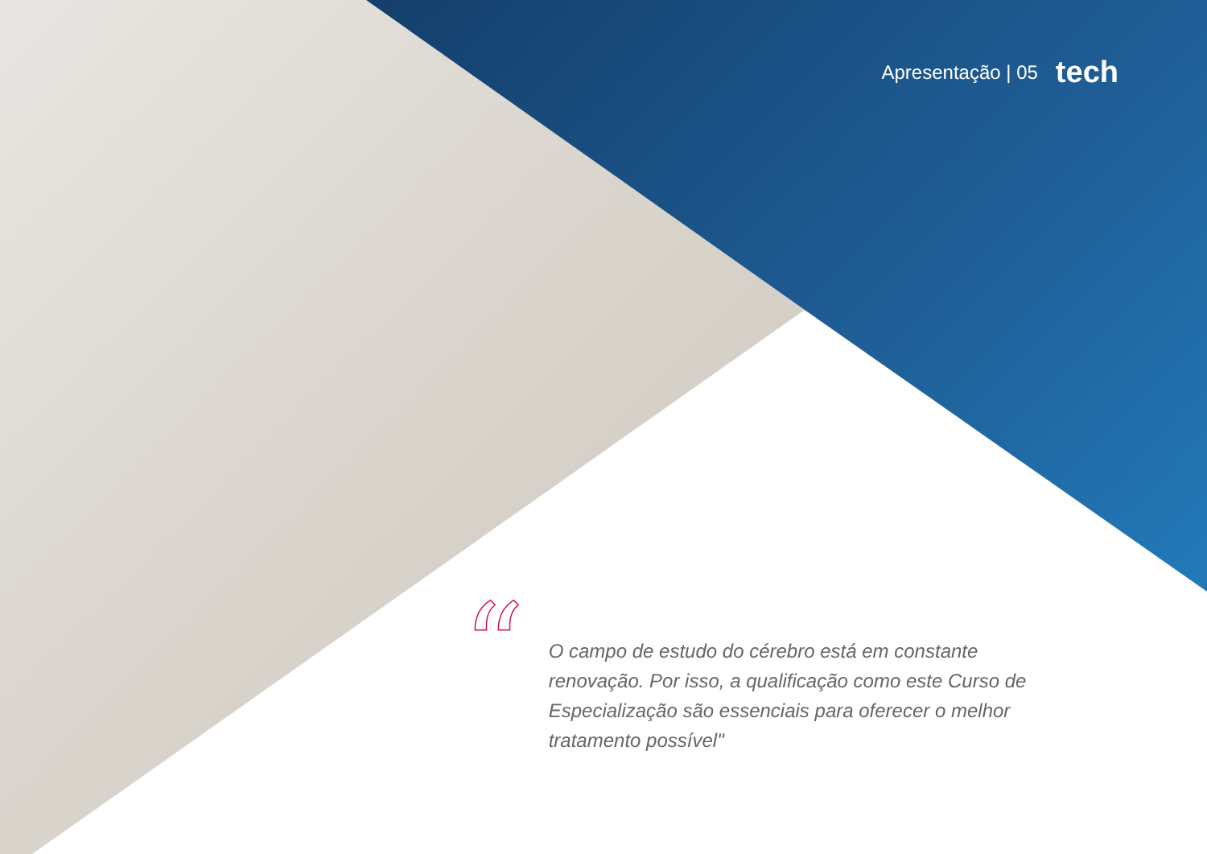Apresentação | 05 tech
“
O campo de estudo do cérebro está em constante renovação. Por isso, a qualificação como este Curso de Especialização são essenciais para oferecer o melhor tratamento possível"